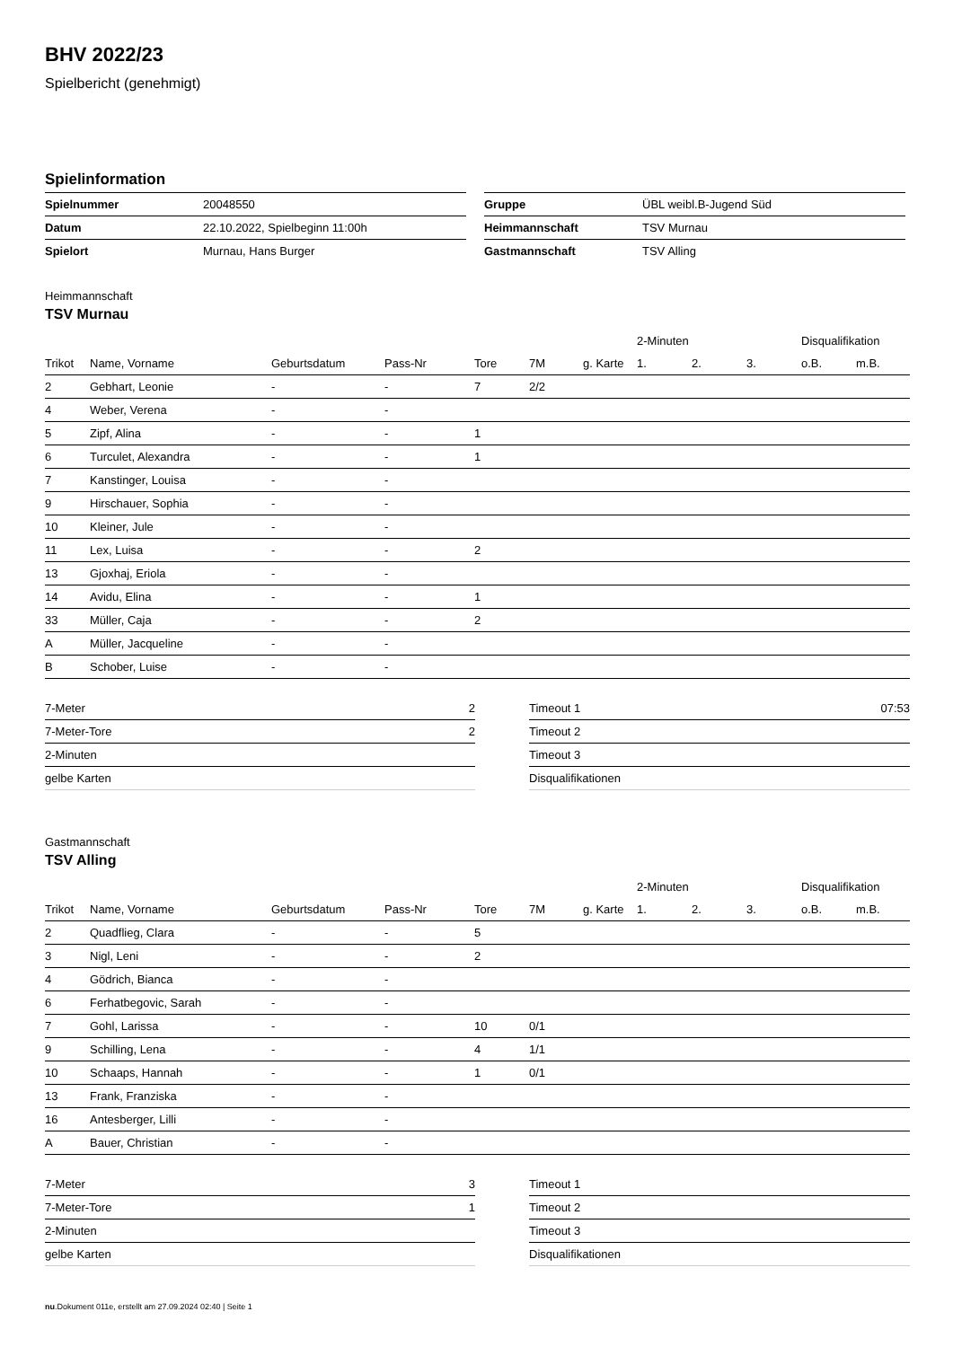BHV 2022/23
Spielbericht (genehmigt)
Spielinformation
| Spielnummer | 20048550 |
| Datum | 22.10.2022, Spielbeginn 11:00h |
| Spielort | Murnau, Hans Burger |
| Gruppe | ÜBL weibl.B-Jugend Süd |
| Heimmannschaft | TSV Murnau |
| Gastmannschaft | TSV Alling |
Heimmannschaft
TSV Murnau
| | | | | | | | 2-Minuten | | | Disqualifikation | |
| --- | --- | --- | --- | --- | --- | --- | --- | --- | --- | --- | --- |
| Trikot | Name, Vorname | Geburtsdatum | Pass-Nr | Tore | 7M | g. Karte | 1. | 2. | 3. | o.B. | m.B. |
| 2 | Gebhart, Leonie | - | - | 7 | 2/2 | | | | | | |
| 4 | Weber, Verena | - | - | | | | | | | | |
| 5 | Zipf, Alina | - | - | 1 | | | | | | | |
| 6 | Turculet, Alexandra | - | - | 1 | | | | | | | |
| 7 | Kanstinger, Louisa | - | - | | | | | | | | |
| 9 | Hirschauer, Sophia | - | - | | | | | | | | |
| 10 | Kleiner, Jule | - | - | | | | | | | | |
| 11 | Lex, Luisa | - | - | 2 | | | | | | | |
| 13 | Gjoxhaj, Eriola | - | - | | | | | | | | |
| 14 | Avidu, Elina | - | - | 1 | | | | | | | |
| 33 | Müller, Caja | - | - | 2 | | | | | | | |
| A | Müller, Jacqueline | - | - | | | | | | | | |
| B | Schober, Luise | - | - | | | | | | | | |
| 7-Meter | 2 |
| 7-Meter-Tore | 2 |
| 2-Minuten | |
| gelbe Karten | |
| Timeout 1 | 07:53 |
| Timeout 2 | |
| Timeout 3 | |
| Disqualifikationen | |
Gastmannschaft
TSV Alling
| | | | | | | | 2-Minuten | | | Disqualifikation | |
| --- | --- | --- | --- | --- | --- | --- | --- | --- | --- | --- | --- |
| Trikot | Name, Vorname | Geburtsdatum | Pass-Nr | Tore | 7M | g. Karte | 1. | 2. | 3. | o.B. | m.B. |
| 2 | Quadflieg, Clara | - | - | 5 | | | | | | | |
| 3 | Nigl, Leni | - | - | 2 | | | | | | | |
| 4 | Gödrich, Bianca | - | - | | | | | | | | |
| 6 | Ferhatbegovic, Sarah | - | - | | | | | | | | |
| 7 | Gohl, Larissa | - | - | 10 | 0/1 | | | | | | |
| 9 | Schilling, Lena | - | - | 4 | 1/1 | | | | | | |
| 10 | Schaaps, Hannah | - | - | 1 | 0/1 | | | | | | |
| 13 | Frank, Franziska | - | - | | | | | | | | |
| 16 | Antesberger, Lilli | - | - | | | | | | | | |
| A | Bauer, Christian | - | - | | | | | | | | |
| 7-Meter | 3 |
| 7-Meter-Tore | 1 |
| 2-Minuten | |
| gelbe Karten | |
| Timeout 1 | |
| Timeout 2 | |
| Timeout 3 | |
| Disqualifikationen | |
nu.Dokument 011e, erstellt am 27.09.2024 02:40 | Seite 1